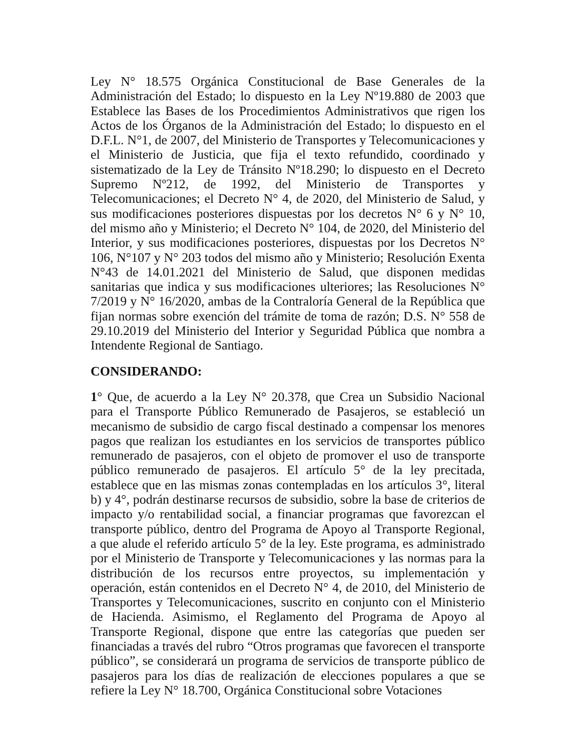Ley N° 18.575 Orgánica Constitucional de Base Generales de la Administración del Estado; lo dispuesto en la Ley Nº19.880 de 2003 que Establece las Bases de los Procedimientos Administrativos que rigen los Actos de los Órganos de la Administración del Estado; lo dispuesto en el D.F.L. N°1, de 2007, del Ministerio de Transportes y Telecomunicaciones y el Ministerio de Justicia, que fija el texto refundido, coordinado y sistematizado de la Ley de Tránsito Nº18.290; lo dispuesto en el Decreto Supremo Nº212, de 1992, del Ministerio de Transportes y Telecomunicaciones; el Decreto N° 4, de 2020, del Ministerio de Salud, y sus modificaciones posteriores dispuestas por los decretos N° 6 y N° 10, del mismo año y Ministerio; el Decreto N° 104, de 2020, del Ministerio del Interior, y sus modificaciones posteriores, dispuestas por los Decretos N° 106, N°107 y N° 203 todos del mismo año y Ministerio; Resolución Exenta N°43 de 14.01.2021 del Ministerio de Salud, que disponen medidas sanitarias que indica y sus modificaciones ulteriores; las Resoluciones N° 7/2019 y N° 16/2020, ambas de la Contraloría General de la República que fijan normas sobre exención del trámite de toma de razón; D.S. N° 558 de 29.10.2019 del Ministerio del Interior y Seguridad Pública que nombra a Intendente Regional de Santiago.
CONSIDERANDO:
1° Que, de acuerdo a la Ley N° 20.378, que Crea un Subsidio Nacional para el Transporte Público Remunerado de Pasajeros, se estableció un mecanismo de subsidio de cargo fiscal destinado a compensar los menores pagos que realizan los estudiantes en los servicios de transportes público remunerado de pasajeros, con el objeto de promover el uso de transporte público remunerado de pasajeros. El artículo 5° de la ley precitada, establece que en las mismas zonas contempladas en los artículos 3°, literal b) y 4°, podrán destinarse recursos de subsidio, sobre la base de criterios de impacto y/o rentabilidad social, a financiar programas que favorezcan el transporte público, dentro del Programa de Apoyo al Transporte Regional, a que alude el referido artículo 5° de la ley. Este programa, es administrado por el Ministerio de Transporte y Telecomunicaciones y las normas para la distribución de los recursos entre proyectos, su implementación y operación, están contenidos en el Decreto N° 4, de 2010, del Ministerio de Transportes y Telecomunicaciones, suscrito en conjunto con el Ministerio de Hacienda. Asimismo, el Reglamento del Programa de Apoyo al Transporte Regional, dispone que entre las categorías que pueden ser financiadas a través del rubro “Otros programas que favorecen el transporte público”, se considerará un programa de servicios de transporte público de pasajeros para los días de realización de elecciones populares a que se refiere la Ley N° 18.700, Orgánica Constitucional sobre Votaciones